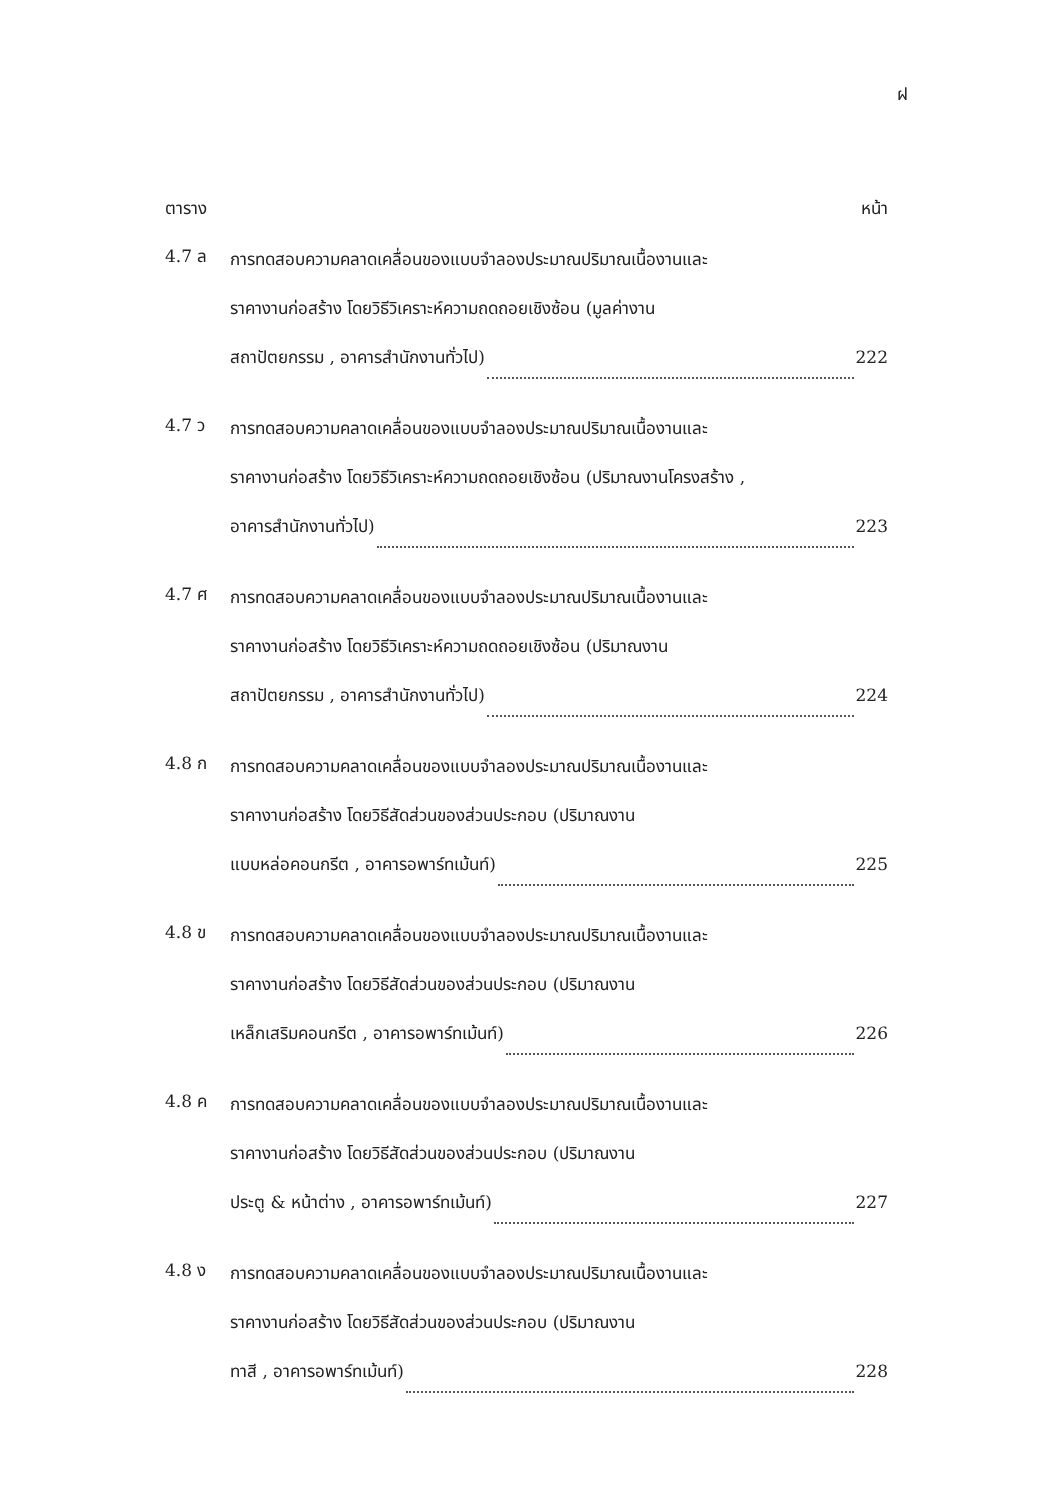ฝ
ตาราง หน้า
4.7 ล
การทดสอบความคลาดเคลื่อนของแบบจำลองประมาณปริมาณเนื้องานและ
ราคางานก่อสร้าง โดยวิธีวิเคราะห์ความถดถอยเชิงซ้อน (มูลค่างาน
สถาปัตยกรรม , อาคารสำนักงานทั่วไป) 222
4.7 ว
การทดสอบความคลาดเคลื่อนของแบบจำลองประมาณปริมาณเนื้องานและ
ราคางานก่อสร้าง โดยวิธีวิเคราะห์ความถดถอยเชิงซ้อน (ปริมาณงานโครงสร้าง ,
อาคารสำนักงานทั่วไป) 223
4.7 ศ
การทดสอบความคลาดเคลื่อนของแบบจำลองประมาณปริมาณเนื้องานและ
ราคางานก่อสร้าง โดยวิธีวิเคราะห์ความถดถอยเชิงซ้อน (ปริมาณงาน
สถาปัตยกรรม , อาคารสำนักงานทั่วไป) 224
4.8 ก
การทดสอบความคลาดเคลื่อนของแบบจำลองประมาณปริมาณเนื้องานและ
ราคางานก่อสร้าง โดยวิธีสัดส่วนของส่วนประกอบ (ปริมาณงาน
แบบหล่อคอนกรีต , อาคารอพาร์ทเม้นท์) 225
4.8 ข
การทดสอบความคลาดเคลื่อนของแบบจำลองประมาณปริมาณเนื้องานและ
ราคางานก่อสร้าง โดยวิธีสัดส่วนของส่วนประกอบ (ปริมาณงาน
เหล็กเสริมคอนกรีต , อาคารอพาร์ทเม้นท์) 226
4.8 ค
การทดสอบความคลาดเคลื่อนของแบบจำลองประมาณปริมาณเนื้องานและ
ราคางานก่อสร้าง โดยวิธีสัดส่วนของส่วนประกอบ (ปริมาณงาน
ประตู & หน้าต่าง , อาคารอพาร์ทเม้นท์) 227
4.8 ง
การทดสอบความคลาดเคลื่อนของแบบจำลองประมาณปริมาณเนื้องานและ
ราคางานก่อสร้าง โดยวิธีสัดส่วนของส่วนประกอบ (ปริมาณงาน
ทาสี , อาคารอพาร์ทเม้นท์) 228